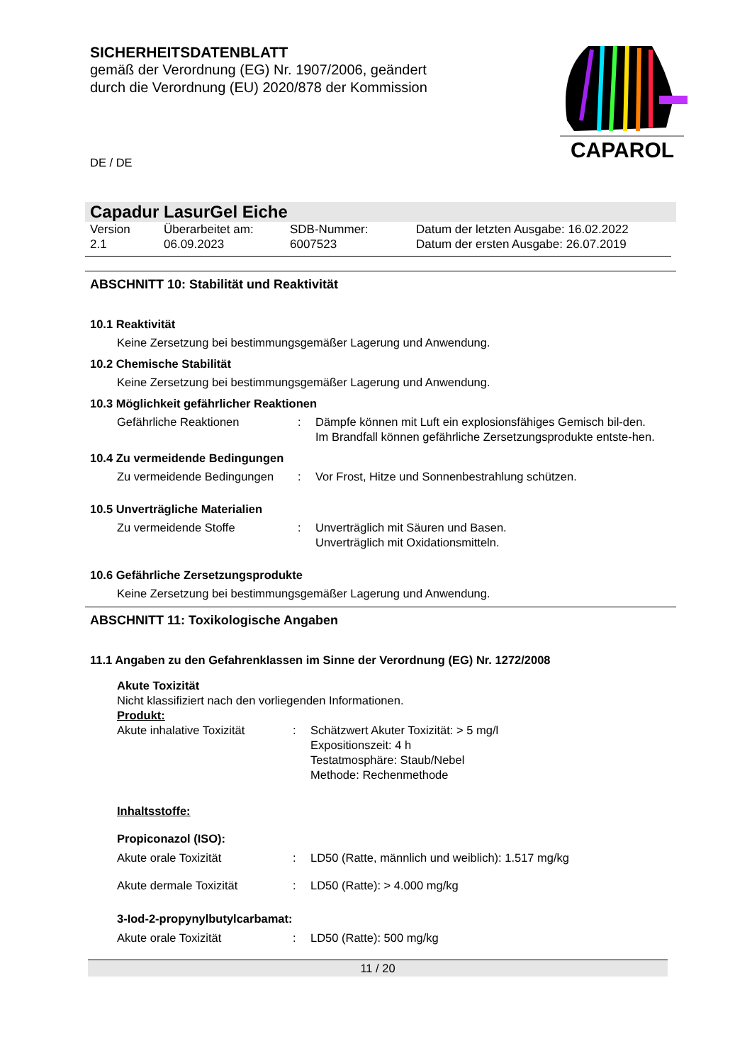CAPAROL
SICHERHEITSDATENBLATT
gemäß der Verordnung (EG) Nr. 1907/2006, geändert
durch die Verordnung (EU) 2020/878 der Kommission
DE / DE
Capadur LasurGel Eiche
Version
2.1
Überarbeitet am:
06.09.2023
SDB-Nummer:
6007523
Datum der letzten Ausgabe: 16.02.2022
Datum der ersten Ausgabe: 26.07.2019
ABSCHNITT 10: Stabilität und Reaktivität
10.1 Reaktivität
Keine Zersetzung bei bestimmungsgemäßer Lagerung und Anwendung.
10.2 Chemische Stabilität
Keine Zersetzung bei bestimmungsgemäßer Lagerung und Anwendung.
10.3 Möglichkeit gefährlicher Reaktionen
Gefährliche Reaktionen : Dämpfe können mit Luft ein explosionsfähiges Gemisch bil-den.
Im Brandfall können gefährliche Zersetzungsprodukte entste-hen.
10.4 Zu vermeidende Bedingungen
Zu vermeidende Bedingungen
: Vor Frost, Hitze und Sonnenbestrahlung schützen.
10.5 Unverträgliche Materialien
Zu vermeidende Stoffe : Unverträglich mit Säuren und Basen.
Unverträglich mit Oxidationsmitteln.
10.6 Gefährliche Zersetzungsprodukte
Keine Zersetzung bei bestimmungsgemäßer Lagerung und Anwendung.
ABSCHNITT 11: Toxikologische Angaben
11.1 Angaben zu den Gefahrenklassen im Sinne der Verordnung (EG) Nr. 1272/2008
Akute Toxizität
Nicht klassifiziert nach den vorliegenden Informationen.
Produkt:
Akute inhalative Toxizität
: Schätzwert Akuter Toxizität: > 5 mg/l
Expositionszeit: 4 h
Testatmosphäre: Staub/Nebel
Methode: Rechenmethode
Inhaltsstoffe:
Propiconazol (ISO):
Akute orale Toxizität : LD50 (Ratte, männlich und weiblich): 1.517 mg/kg
Akute dermale Toxizität : LD50 (Ratte): > 4.000 mg/kg
3-Iod-2-propynylbutylcarbamat:
Akute orale Toxizität : LD50 (Ratte): 500 mg/kg
11 / 20